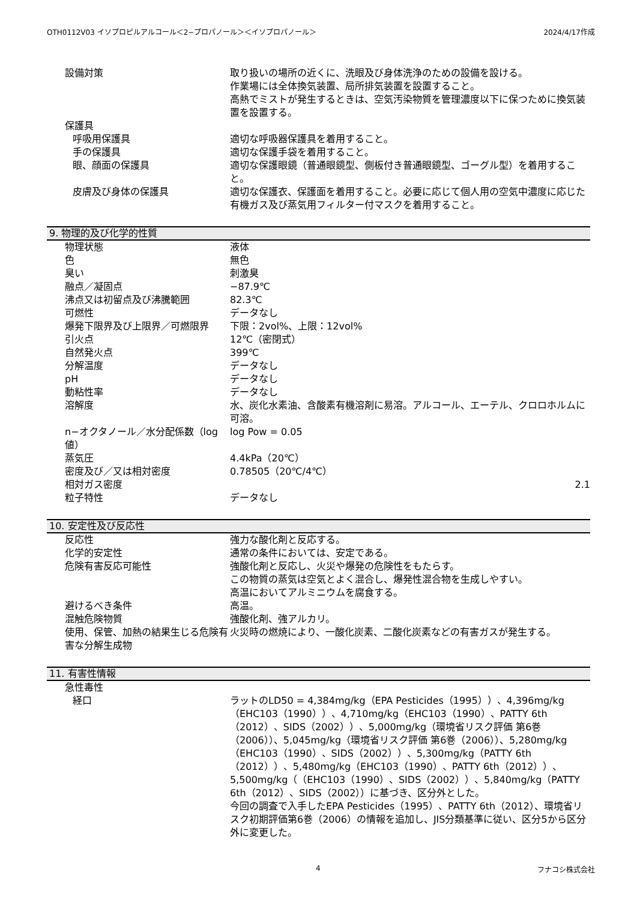OTH0112V03 イソプロピルアルコール＜2−プロパノール＞＜イソプロパノール＞ 2024/4/17作成
| 設備対策 | 取り扱いの場所の近くに、洗眼及び身体洗浄のための設備を設ける。 作業場には全体換気装置、局所排気装置を設置すること。 高熱でミストが発生するときは、空気汚染物質を管理濃度以下に保つために換気装置を設置する。 |
| 保護具 | |
| 呼吸用保護具 | 適切な呼吸器保護具を着用すること。 |
| 手の保護具 | 適切な保護手袋を着用すること。 |
| 眼、顔面の保護具 | 適切な保護眼鏡（普通眼鏡型、側板付き普通眼鏡型、ゴーグル型）を着用すること。 |
| 皮膚及び身体の保護具 | 適切な保護衣、保護面を着用すること。必要に応じて個人用の空気中濃度に応じた有機ガス及び蒸気用フィルター付マスクを着用すること。 |
9. 物理的及び化学的性質
| 物理状態 | 液体 |
| 色 | 無色 |
| 臭い | 刺激臭 |
| 融点／凝固点 | −87.9℃ |
| 沸点又は初留点及び沸騰範囲 | 82.3℃ |
| 可燃性 | データなし |
| 爆発下限界及び上限界／可燃限界 | 下限：2vol%、上限：12vol% |
| 引火点 | 12℃（密閉式） |
| 自然発火点 | 399℃ |
| 分解温度 | データなし |
| pH | データなし |
| 動粘性率 | データなし |
| 溶解度 | 水、炭化水素油、含酸素有機溶剤に易溶。アルコール、エーテル、クロロホルムに可溶。 |
| n−オクタノール／水分配係数（log値） | log Pow = 0.05 |
| 蒸気圧 | 4.4kPa（20℃） |
| 密度及び／又は相対密度 | 0.78505（20℃/4℃） |
| 相対ガス密度 | 2.1 |
| 粒子特性 | データなし |
10. 安定性及び反応性
| 反応性 | 強力な酸化剤と反応する。 |
| 化学的安定性 | 通常の条件においては、安定である。 |
| 危険有害反応可能性 | 強酸化剤と反応し、火災や爆発の危険性をもたらす。 この物質の蒸気は空気とよく混合し、爆発性混合物を生成しやすい。 高温においてアルミニウムを腐食する。 |
| 避けるべき条件 | 高温。 |
| 混触危険物質 | 強酸化剤、強アルカリ。 |
| 使用、保管、加熱の結果生じる危険有害な分解生成物 | 火災時の燃焼により、一酸化炭素、二酸化炭素などの有害ガスが発生する。 |
11. 有害性情報
| 急性毒性 | |
| 経口 | ラットのLD50 = 4,384mg/kg（EPA Pesticides（1995））、4,396mg/kg（EHC103（1990））、4,710mg/kg（EHC103（1990）、PATTY 6th（2012）、SIDS（2002））、5,000mg/kg（環境省リスク評価 第6巻（2006））、5,045mg/kg（環境省リスク評価 第6巻（2006））、5,280mg/kg（EHC103（1990）、SIDS（2002））、5,300mg/kg（PATTY 6th（2012））、5,480mg/kg（EHC103（1990）、PATTY 6th（2012））、5,500mg/kg（（EHC103（1990）、SIDS（2002））、5,840mg/kg（PATTY 6th（2012）、SIDS（2002））に基づき、区分外とした。 今回の調査で入手したEPA Pesticides（1995）、PATTY 6th（2012）、環境省リスク初期評価第6巻（2006）の情報を追加し、JIS分類基準に従い、区分5から区分外に変更した。 |
4 フナコシ株式会社